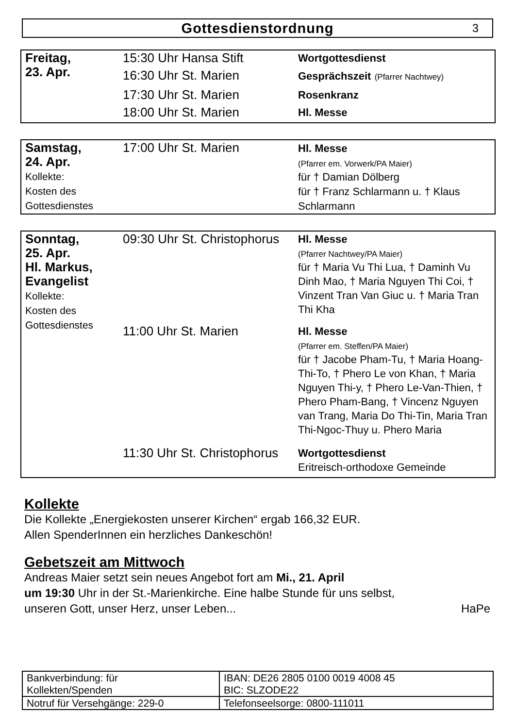Gottesdienstordnung
3
| Freitag, 23. Apr. | 15:30 Uhr Hansa Stift | Wortgottesdienst |
| | 16:30 Uhr St. Marien | Gesprächszeit (Pfarrer Nachtwey) |
| | 17:30 Uhr St. Marien | Rosenkranz |
| | 18:00 Uhr St. Marien | Hl. Messe |
| Samstag, 24. Apr. Kollekte: Kosten des Gottesdienstes | 17:00 Uhr St. Marien | Hl. Messe (Pfarrer em. Vorwerk/PA Maier) für † Damian Dölberg für † Franz Schlarmann u. † Klaus Schlarmann |
| Sonntag, 25. Apr. Hl. Markus, Evangelist Kollekte: Kosten des Gottesdienstes | 09:30 Uhr St. Christophorus | Hl. Messe (Pfarrer Nachtwey/PA Maier) für † Maria Vu Thi Lua, † Daminh Vu Dinh Mao, † Maria Nguyen Thi Coi, † Vinzent Tran Van Giuc u. † Maria Tran Thi Kha |
| | 11:00 Uhr St. Marien | Hl. Messe (Pfarrer em. Steffen/PA Maier) für † Jacobe Pham-Tu, † Maria Hoang-Thi-To, † Phero Le von Khan, † Maria Nguyen Thi-y, † Phero Le-Van-Thien, † Phero Pham-Bang, † Vincenz Nguyen van Trang, Maria Do Thi-Tin, Maria Tran Thi-Ngoc-Thuy u. Phero Maria |
| | 11:30 Uhr St. Christophorus | Wortgottesdienst Eritreisch-orthodoxe Gemeinde |
Kollekte
Die Kollekte „Energiekosten unserer Kirchen“ ergab 166,32 EUR.
Allen SpenderInnen ein herzliches Dankeschön!
Gebetszeit am Mittwoch
Andreas Maier setzt sein neues Angebot fort am Mi., 21. April
um 19:30 Uhr in der St.-Marienkirche. Eine halbe Stunde für uns selbst,
unseren Gott, unser Herz, unser Leben... HaPe
| Bankverbindung: für Kollekten/Spenden | IBAN: DE26 2805 0100 0019 4008 45 BIC: SLZODE22 |
| Notruf für Versehgänge: 229-0 | Telefonseelsorge: 0800-111011 |